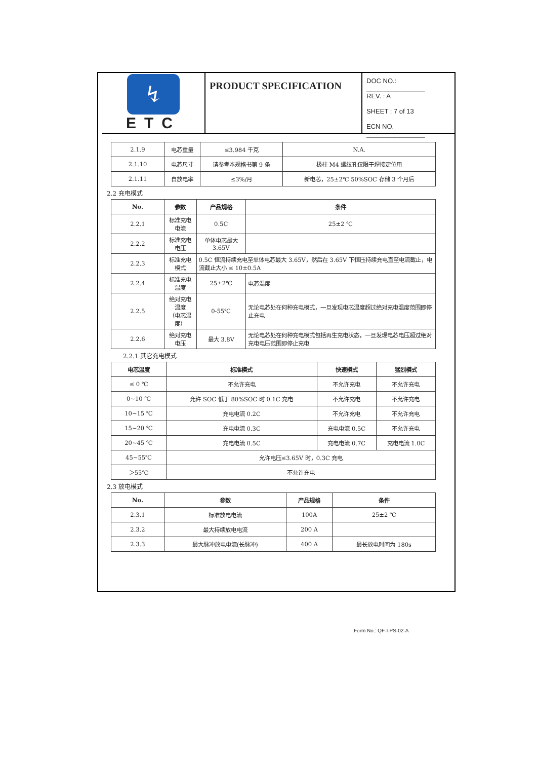↯
ETC
PRODUCT SPECIFICATION
DOC NO.: ________________
REV. : A
SHEET : 7 of 13
ECN NO. ________________
| 2.1.9 | 电芯重量 | ≤3.984 千克 | N.A. |
| 2.1.10 | 电芯尺寸 | 请参考本规格书第 9 条 | 极柱 M4 螺纹孔仅限于焊接定位用 |
| 2.1.11 | 自放电率 | ≤3%/月 | 新电芯，25±2℃ 50%SOC 存储 3 个月后 |
2.2 充电模式
| No. | 参数 | 产品规格 | 条件 |
| --- | --- | --- | --- |
| 2.2.1 | 标准充电电流 | 0.5C | 25±2 ℃ |
| 2.2.2 | 标准充电电压 | 单体电芯最大 3.65V | |
| 2.2.3 | 标准充电模式 | 0.5C 恒流持续充电至单体电芯最大 3.65V，然后在 3.65V 下恒压持续充电直至电流截止，电流截止大小 ≤ 10±0.5A | |
| 2.2.4 | 标准充电温度 | 25±2℃ | 电芯温度 |
| 2.2.5 | 绝对充电温度 （电芯温度） | 0-55℃ | 无论电芯处在何种充电模式，一旦发现电芯温度超过绝对充电温度范围即停止充电 |
| 2.2.6 | 绝对充电电压 | 最大 3.8V | 无论电芯处在何种充电模式包括再生充电状态，一旦发现电芯电压超过绝对充电电压范围即停止充电 |
2.2.1 其它充电模式
| 电芯温度 | 标准模式 | 快速模式 | 猛烈模式 |
| --- | --- | --- | --- |
| ≤ 0 ℃ | 不允许充电 | 不允许充电 | 不允许充电 |
| 0~10 ℃ | 允许 SOC 低于 80%SOC 时 0.1C 充电 | 不允许充电 | 不允许充电 |
| 10~15 ℃ | 充电电流 0.2C | 不允许充电 | 不允许充电 |
| 15~20 ℃ | 充电电流 0.3C | 充电电流 0.5C | 不允许充电 |
| 20~45 ℃ | 充电电流 0.5C | 充电电流 0.7C | 充电电流 1.0C |
| 45~55℃ | 允许电压≤3.65V 时，0.3C 充电 | | |
| ＞55℃ | 不允许充电 | | |
2.3 放电模式
| No. | 参数 | 产品规格 | 条件 |
| --- | --- | --- | --- |
| 2.3.1 | 标准放电电流 | 100A | 25±2 ℃ |
| 2.3.2 | 最大持续放电电流 | 200 A | |
| 2.3.3 | 最大脉冲放电电流(长脉冲) | 400 A | 最长放电时间为 180s |
Form No.: QF-I-PS-02-A